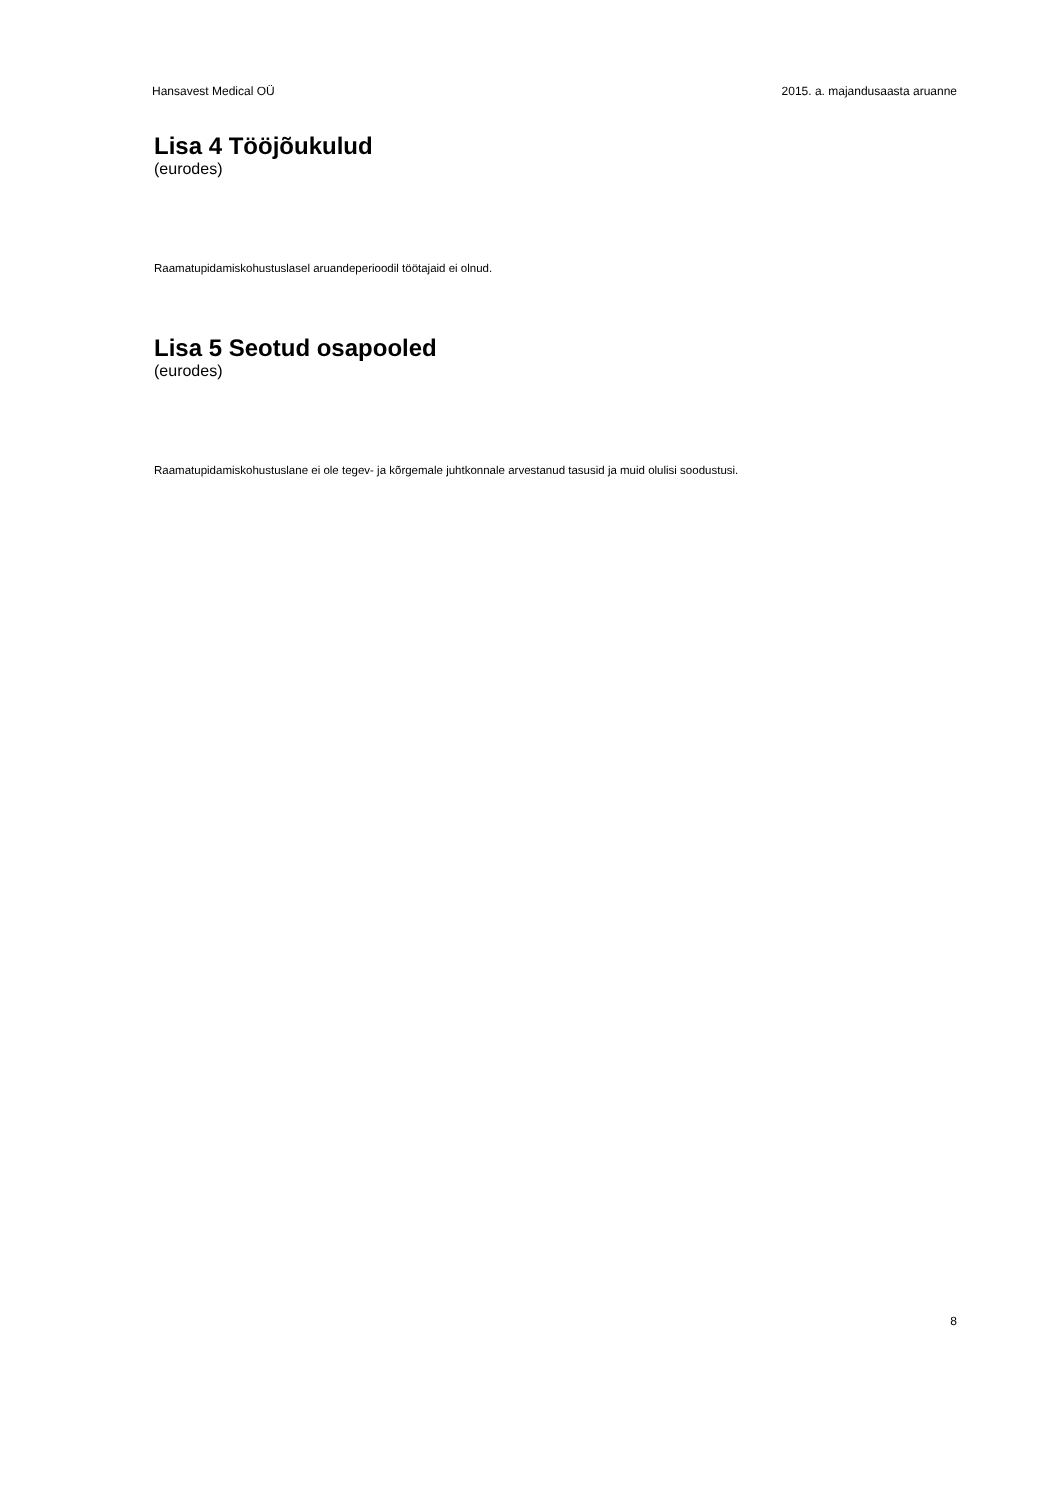Hansavest Medical OÜ 2015. a. majandusaasta aruanne
Lisa 4 Tööjõukulud
(eurodes)
Raamatupidamiskohustuslasel aruandeperioodil töötajaid ei olnud.
Lisa 5 Seotud osapooled
(eurodes)
Raamatupidamiskohustuslane ei ole tegev- ja kõrgemale juhtkonnale arvestanud tasusid ja muid olulisi soodustusi.
8